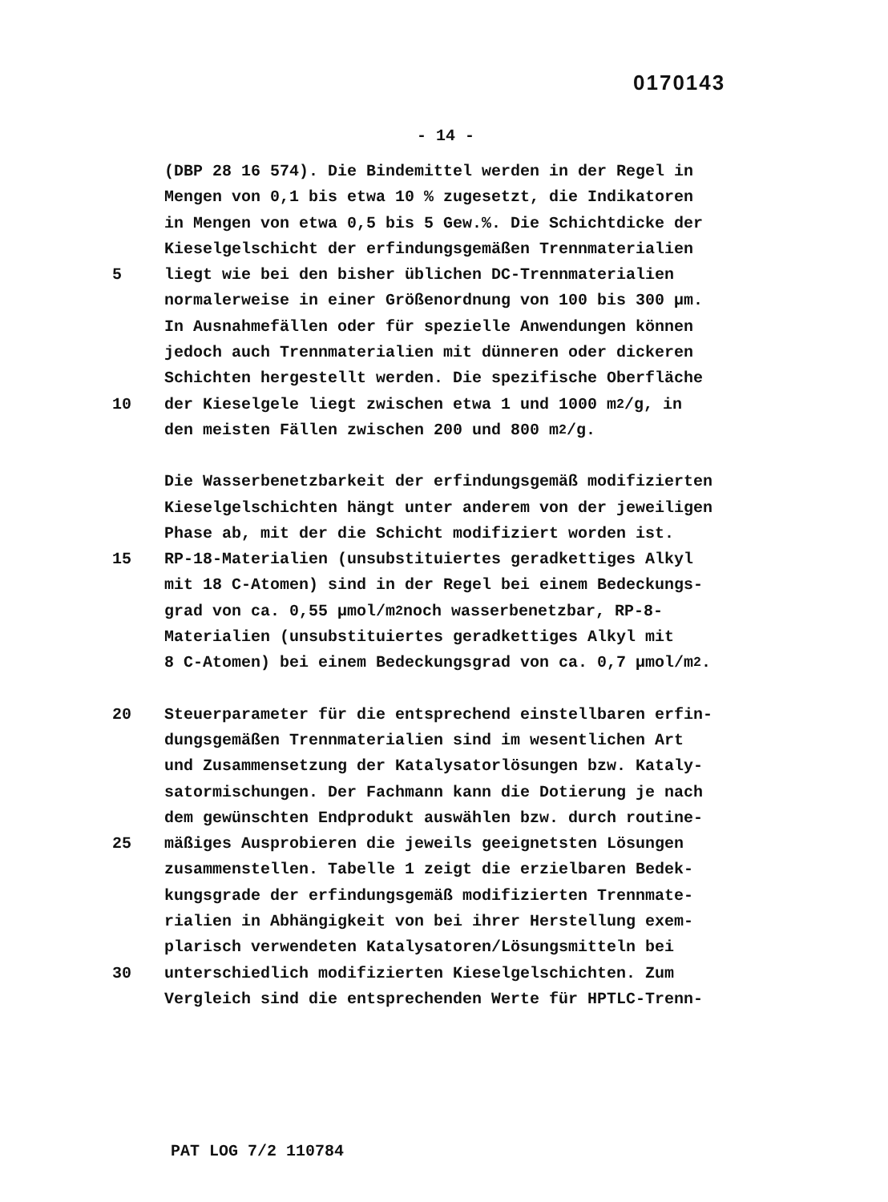0170143
- 14 -
(DBP 28 16 574). Die Bindemittel werden in der Regel in
Mengen von 0,1 bis etwa 10 % zugesetzt, die Indikatoren
in Mengen von etwa 0,5 bis 5 Gew.%. Die Schichtdicke der
Kieselgelschicht der erfindungsgemäßen Trennmaterialien
5 liegt wie bei den bisher üblichen DC-Trennmaterialien
normalerweise in einer Größenordnung von 100 bis 300 µm.
In Ausnahmefällen oder für spezielle Anwendungen können
jedoch auch Trennmaterialien mit dünneren oder dickeren
Schichten hergestellt werden. Die spezifische Oberfläche
10 der Kieselgele liegt zwischen etwa 1 und 1000 m<sup>2</sup>/g, in
den meisten Fällen zwischen 200 und 800 m<sup>2</sup>/g.
Die Wasserbenetzbarkeit der erfindungsgemäß modifizierten
Kieselgelschichten hängt unter anderem von der jeweiligen
Phase ab, mit der die Schicht modifiziert worden ist.
15 RP-18-Materialien (unsubstituiertes geradkettiges Alkyl
mit 18 C-Atomen) sind in der Regel bei einem Bedeckungs-
grad von ca. 0,55 µmol/m<sup>2</sup> noch wasserbenetzbar, RP-8-
Materialien (unsubstituiertes geradkettiges Alkyl mit
8 C-Atomen) bei einem Bedeckungsgrad von ca. 0,7 µmol/m<sup>2</sup>.
20 Steuerparameter für die entsprechend einstellbaren erfin-
dungsgemäßen Trennmaterialien sind im wesentlichen Art
und Zusammensetzung der Katalysatorlösungen bzw. Kataly-
satormischungen. Der Fachmann kann die Dotierung je nach
dem gewünschten Endprodukt auswählen bzw. durch routine-
25 mäßiges Ausprobieren die jeweils geeignetsten Lösungen
zusammenstellen. Tabelle 1 zeigt die erzielbaren Bedek-
kungsgrade der erfindungsgemäß modifizierten Trennmate-
rialien in Abhängigkeit von bei ihrer Herstellung exem-
plarisch verwendeten Katalysatoren/Lösungsmitteln bei
30 unterschiedlich modifizierten Kieselgelschichten. Zum
Vergleich sind die entsprechenden Werte für HPTLC-Trenn-
PAT LOG 7/2 110784